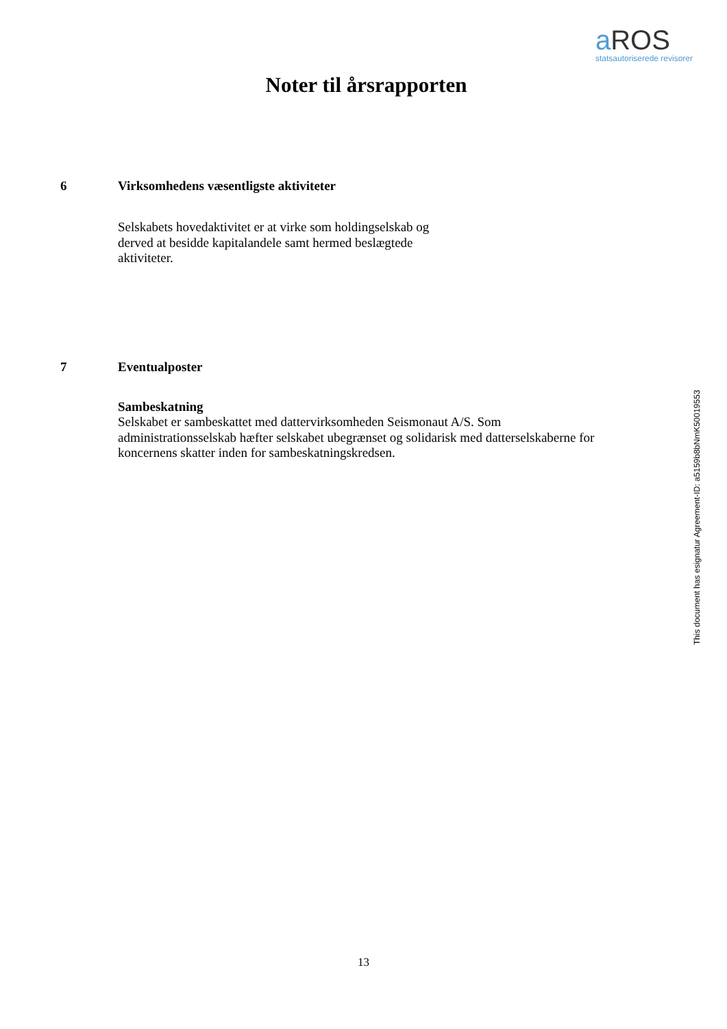a ROS
statsautoriserede revisorer
Noter til årsrapporten
6 Virksomhedens væsentligste aktiviteter
Selskabets hovedaktivitet er at virke som holdingselskab og derved at besidde kapitalandele samt hermed beslægtede aktiviteter.
7 Eventualposter
Sambeskatning
Selskabet er sambeskattet med dattervirksomheden Seismonaut A/S. Som administrationsselskab hæfter selskabet ubegrænset og solidarisk med datterselskaberne for koncernens skatter inden for sambeskatningskredsen.
This document has esignatur Agreement-ID: a5159b8bNmK50019553
13